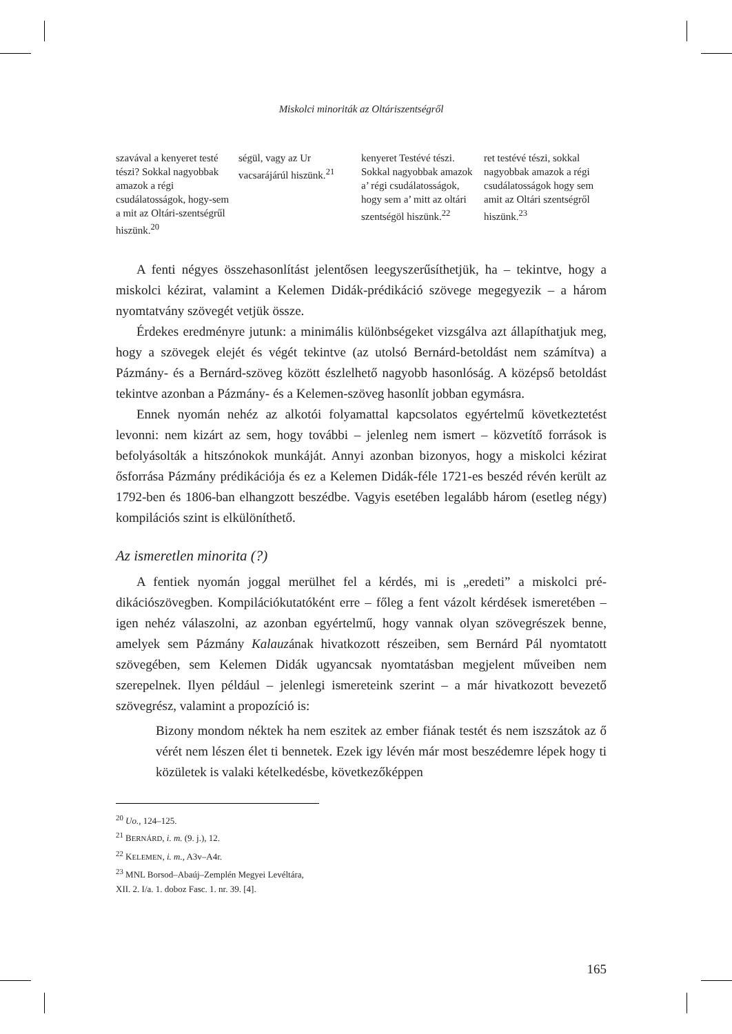Miskolci minoriták az Oltáriszentségről
| szavával a kenyeret testé tészi? Sokkal nagyobbak amazok a régi csudálatosságok, hogy-sem a mit az Oltári-szentségrűl hiszünk.<sup>20</sup> | ségül, vagy az Ur vacsarájárúl hiszünk.<sup>21</sup> | kenyeret Testévé tészi. Sokkal nagyob­bak amazok a’ régi csudálatosságok, hogy sem a’ mitt az oltári szentségöl hiszünk.<sup>22</sup> | ret testévé tészi, sokkal nagyobbak amazok a régi csudá­latosságok hogy sem amit az Oltári szent­ségről hiszünk.<sup>23</sup> |
A fenti négyes összehasonlítást jelentősen leegyszerűsíthetjük, ha – tekintve, hogy a miskolci kézirat, valamint a Kelemen Didák-prédikáció szövege megegye­zik – a három nyomtatvány szövegét vetjük össze.
Érdekes eredményre jutunk: a minimális különbségeket vizsgálva azt állapít­hatjuk meg, hogy a szövegek elejét és végét tekintve (az utolsó Bernárd-betoldást nem számítva) a Pázmány- és a Bernárd-szöveg között észlelhető nagyobb hason­lóság. A középső betoldást tekintve azonban a Pázmány- és a Kelemen-szöveg hasonlít jobban egymásra.
Ennek nyomán nehéz az alkotói folyamattal kapcsolatos egyértelmű következ­tetést levonni: nem kizárt az sem, hogy további – jelenleg nem ismert – közvetítő források is befolyásolták a hitszónokok munkáját. Annyi azonban bizonyos, hogy a miskolci kézirat ősforrása Pázmány prédikációja és ez a Kelemen Didák-féle 1721-es beszéd révén került az 1792-ben és 1806-ban elhangzott beszédbe. Vagyis esetében legalább három (esetleg négy) kompilációs szint is elkülöníthető.
Az ismeretlen minorita (?)
A fentiek nyomán joggal merülhet fel a kérdés, mi is „eredeti” a miskolci pré­dikációszövegben. Kompilációkutatóként erre – főleg a fent vázolt kérdések is­meretében – igen nehéz válaszolni, az azonban egyértelmű, hogy vannak olyan szövegrészek benne, amelyek sem Pázmány Kalauzának hivatkozott részeiben, sem Bernárd Pál nyomtatott szövegében, sem Kelemen Didák ugyancsak nyomta­tásban megjelent műveiben nem szerepelnek. Ilyen például – jelenlegi ismereteink szerint – a már hivatkozott bevezető szövegrész, valamint a propozíció is:
Bizony mondom néktek ha nem eszitek az ember fiának testét és nem isz­szátok az ő vérét nem lészen élet ti bennetek. Ezek igy lévén már most be­szédemre lépek hogy ti közületek is valaki kételkedésbe, következőképpen
<sup>20</sup> Uo., 124–125.
<sup>21</sup> BERNÁRD, i. m. (9. j.), 12.
<sup>22</sup> KELEMEN, i. m., A3v–A4r.
<sup>23</sup> MNL Borsod–Abaúj–Zemplén Megyei Levéltára, XII. 2. I/a. 1. doboz Fasc. 1. nr. 39. [4].
165